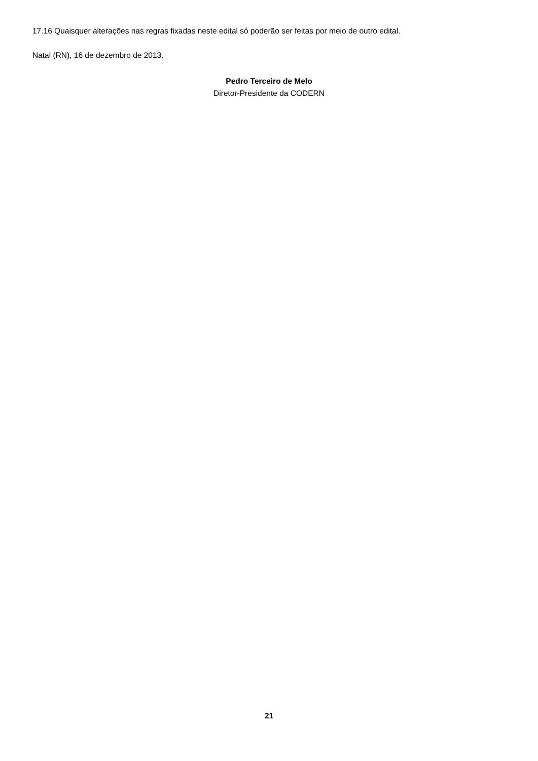17.16 Quaisquer alterações nas regras fixadas neste edital só poderão ser feitas por meio de outro edital.
Natal (RN), 16 de dezembro de 2013.
Pedro Terceiro de Melo
Diretor-Presidente da CODERN
21